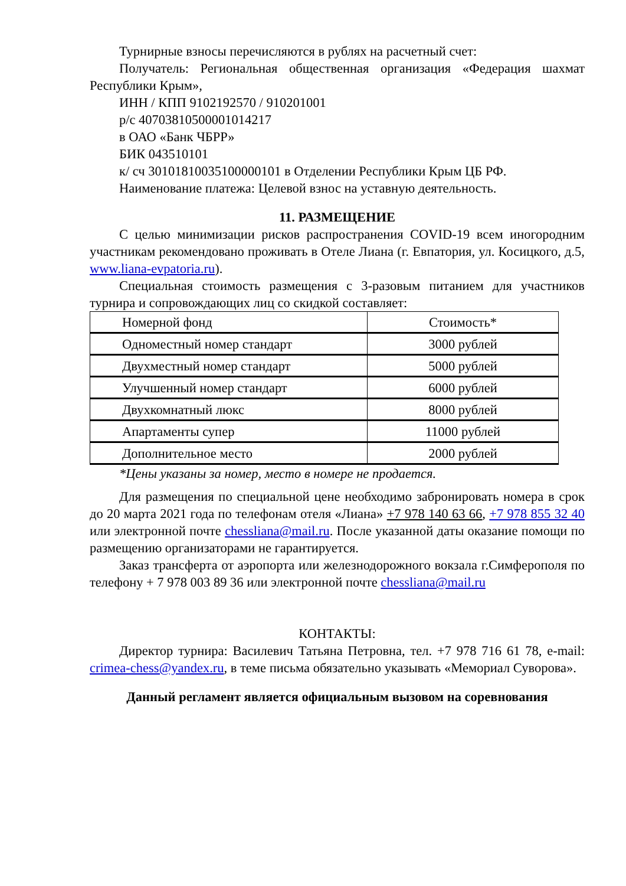Турнирные взносы перечисляются в рублях на расчетный счет:
Получатель: Региональная общественная организация «Федерация шахмат Республики Крым»,
ИНН / КПП 9102192570 / 910201001
р/с 40703810500001014217
в ОАО «Банк ЧБРР»
БИК 043510101
к/ сч 30101810035100000101 в Отделении Республики Крым ЦБ РФ.
Наименование платежа: Целевой взнос на уставную деятельность.
11. РАЗМЕЩЕНИЕ
С целью минимизации рисков распространения COVID-19 всем иногородним участникам рекомендовано проживать в Отеле Лиана (г. Евпатория, ул. Косицкого, д.5, www.liana-evpatoria.ru).
Специальная стоимость размещения с 3-разовым питанием для участников турнира и сопровождающих лиц со скидкой составляет:
| Номерной фонд | Стоимость* |
| Одноместный номер стандарт | 3000 рублей |
| Двухместный номер стандарт | 5000 рублей |
| Улучшенный номер стандарт | 6000 рублей |
| Двухкомнатный люкс | 8000 рублей |
| Апартаменты супер | 11000 рублей |
| Дополнительное место | 2000 рублей |
*Цены указаны за номер, место в номере не продается.
Для размещения по специальной цене необходимо забронировать номера в срок до 20 марта 2021 года по телефонам отеля «Лиана» +7 978 140 63 66, +7 978 855 32 40 или электронной почте chessliana@mail.ru. После указанной даты оказание помощи по размещению организаторами не гарантируется.
Заказ трансферта от аэропорта или железнодорожного вокзала г.Симферополя по телефону + 7 978 003 89 36 или электронной почте chessliana@mail.ru
КОНТАКТЫ:
Директор турнира: Василевич Татьяна Петровна, тел. +7 978 716 61 78, e-mail: crimea-chess@yandex.ru, в теме письма обязательно указывать «Мемориал Суворова».
Данный регламент является официальным вызовом на соревнования